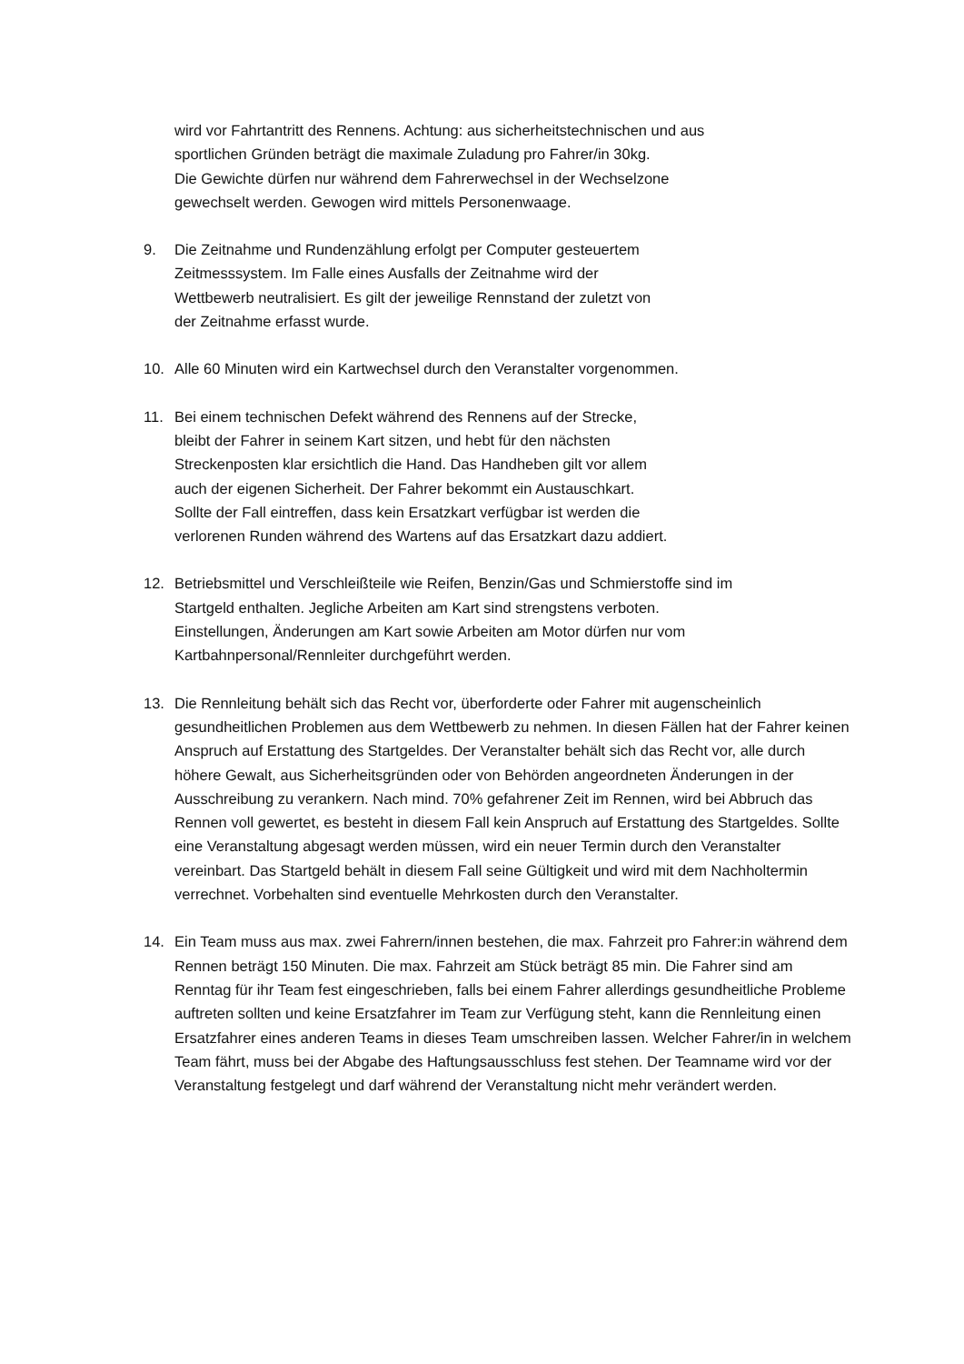wird vor Fahrtantritt des Rennens. Achtung: aus sicherheitstechnischen und aus
sportlichen Gründen beträgt die maximale Zuladung pro Fahrer/in 30kg.
Die Gewichte dürfen nur während dem Fahrerwechsel in der Wechselzone
gewechselt werden. Gewogen wird mittels Personenwaage.
9. Die Zeitnahme und Rundenzählung erfolgt per Computer gesteuertem
Zeitmesssystem. Im Falle eines Ausfalls der Zeitnahme wird der
Wettbewerb neutralisiert. Es gilt der jeweilige Rennstand der zuletzt von
der Zeitnahme erfasst wurde.
10. Alle 60 Minuten wird ein Kartwechsel durch den Veranstalter vorgenommen.
11. Bei einem technischen Defekt während des Rennens auf der Strecke,
bleibt der Fahrer in seinem Kart sitzen, und hebt für den nächsten
Streckenposten klar ersichtlich die Hand. Das Handheben gilt vor allem
auch der eigenen Sicherheit. Der Fahrer bekommt ein Austauschkart.
Sollte der Fall eintreffen, dass kein Ersatzkart verfügbar ist werden die
verlorenen Runden während des Wartens auf das Ersatzkart dazu addiert.
12. Betriebsmittel und Verschleißteile wie Reifen, Benzin/Gas und Schmierstoffe sind im
Startgeld enthalten. Jegliche Arbeiten am Kart sind strengstens verboten.
Einstellungen, Änderungen am Kart sowie Arbeiten am Motor dürfen nur vom
Kartbahnpersonal/Rennleiter durchgeführt werden.
13. Die Rennleitung behält sich das Recht vor, überforderte oder Fahrer mit augenscheinlich gesundheitlichen Problemen aus dem Wettbewerb zu nehmen. In diesen Fällen hat der Fahrer keinen Anspruch auf Erstattung des Startgeldes. Der Veranstalter behält sich das Recht vor, alle durch höhere Gewalt, aus Sicherheitsgründen oder von Behörden angeordneten Änderungen in der Ausschreibung zu verankern. Nach mind. 70% gefahrener Zeit im Rennen, wird bei Abbruch das Rennen voll gewertet, es besteht in diesem Fall kein Anspruch auf Erstattung des Startgeldes. Sollte eine Veranstaltung abgesagt werden müssen, wird ein neuer Termin durch den Veranstalter vereinbart. Das Startgeld behält in diesem Fall seine Gültigkeit und wird mit dem Nachholtermin verrechnet. Vorbehalten sind eventuelle Mehrkosten durch den Veranstalter.
14. Ein Team muss aus max. zwei Fahrern/innen bestehen, die max. Fahrzeit pro Fahrer:in während dem Rennen beträgt 150 Minuten. Die max. Fahrzeit am Stück beträgt 85 min. Die Fahrer sind am Renntag für ihr Team fest eingeschrieben, falls bei einem Fahrer allerdings gesundheitliche Probleme auftreten sollten und keine Ersatzfahrer im Team zur Verfügung steht, kann die Rennleitung einen Ersatzfahrer eines anderen Teams in dieses Team umschreiben lassen. Welcher Fahrer/in in welchem Team fährt, muss bei der Abgabe des Haftungsausschluss fest stehen. Der Teamname wird vor der Veranstaltung festgelegt und darf während der Veranstaltung nicht mehr verändert werden.